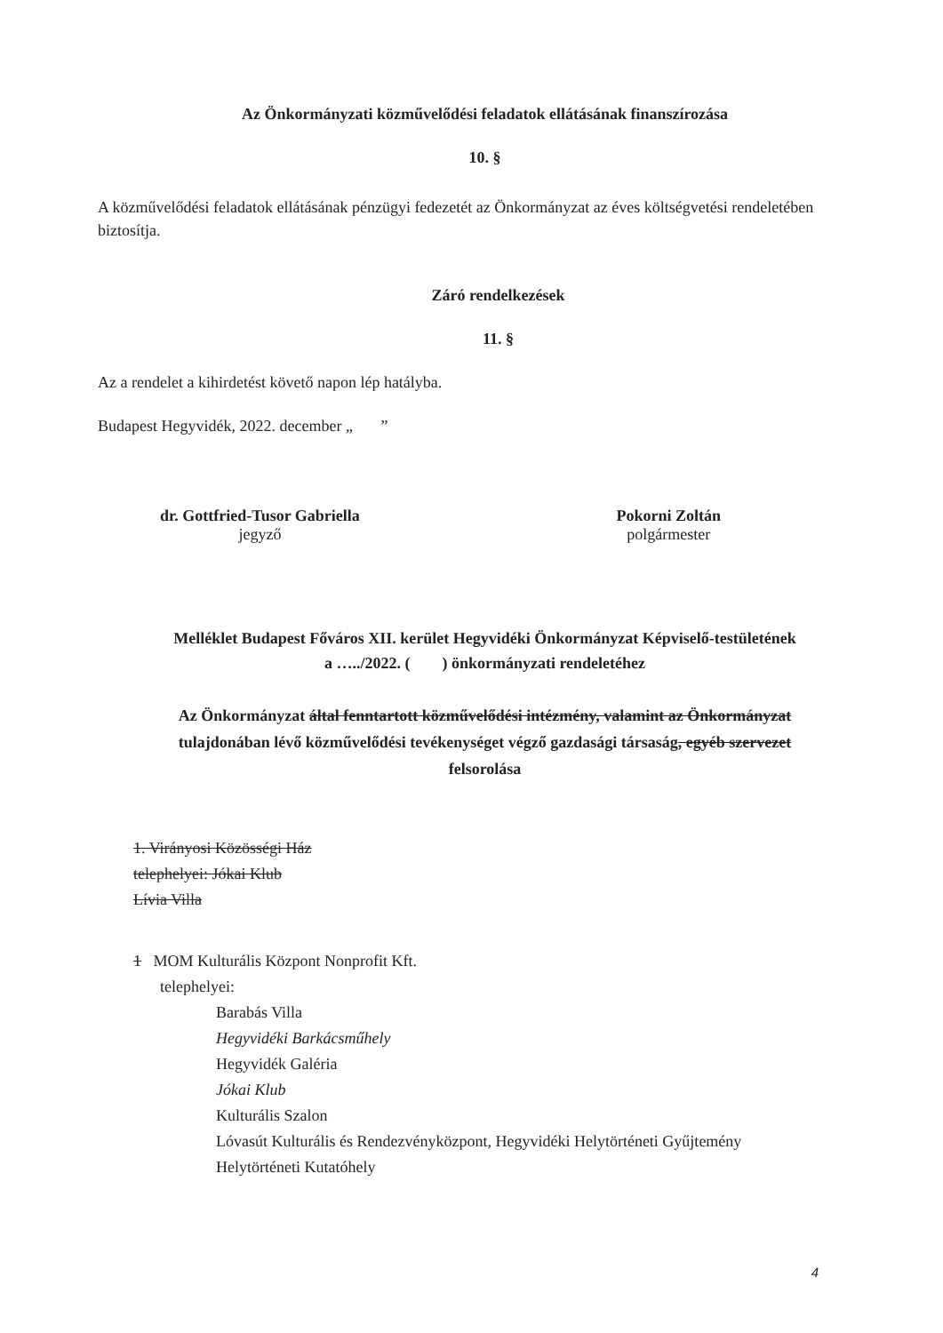Az Önkormányzati közművelődési feladatok ellátásának finanszírozása
10. §
A közművelődési feladatok ellátásának pénzügyi fedezetét az Önkormányzat az éves költségvetési rendeletében biztosítja.
Záró rendelkezések
11. §
Az a rendelet a kihirdetést követő napon lép hatályba.
Budapest Hegyvidék, 2022. december „ ”
dr. Gottfried-Tusor Gabriella
jegyző
Pokorni Zoltán
polgármester
Melléklet Budapest Főváros XII. kerület Hegyvidéki Önkormányzat Képviselő-testületének
a …../2022. ( ) önkormányzati rendeletéhez
Az Önkormányzat által fenntartott közművelődési intézmény, valamint az Önkormányzat tulajdonában lévő közművelődési tevékenységet végző gazdasági társaság, egyéb szervezet felsorolása
1. Virányosi Közösségi Ház
telephelyei: Jókai Klub
Lívia Villa
1 MOM Kulturális Központ Nonprofit Kft.
telephelyei:
Barabás Villa
Hegyvidéki Barkácsműhely
Hegyvidék Galéria
Jókai Klub
Kulturális Szalon
Lóvasút Kulturális és Rendezvényközpont, Hegyvidéki Helytörténeti Gyűjtemény
Helytörténeti Kutatóhely
4